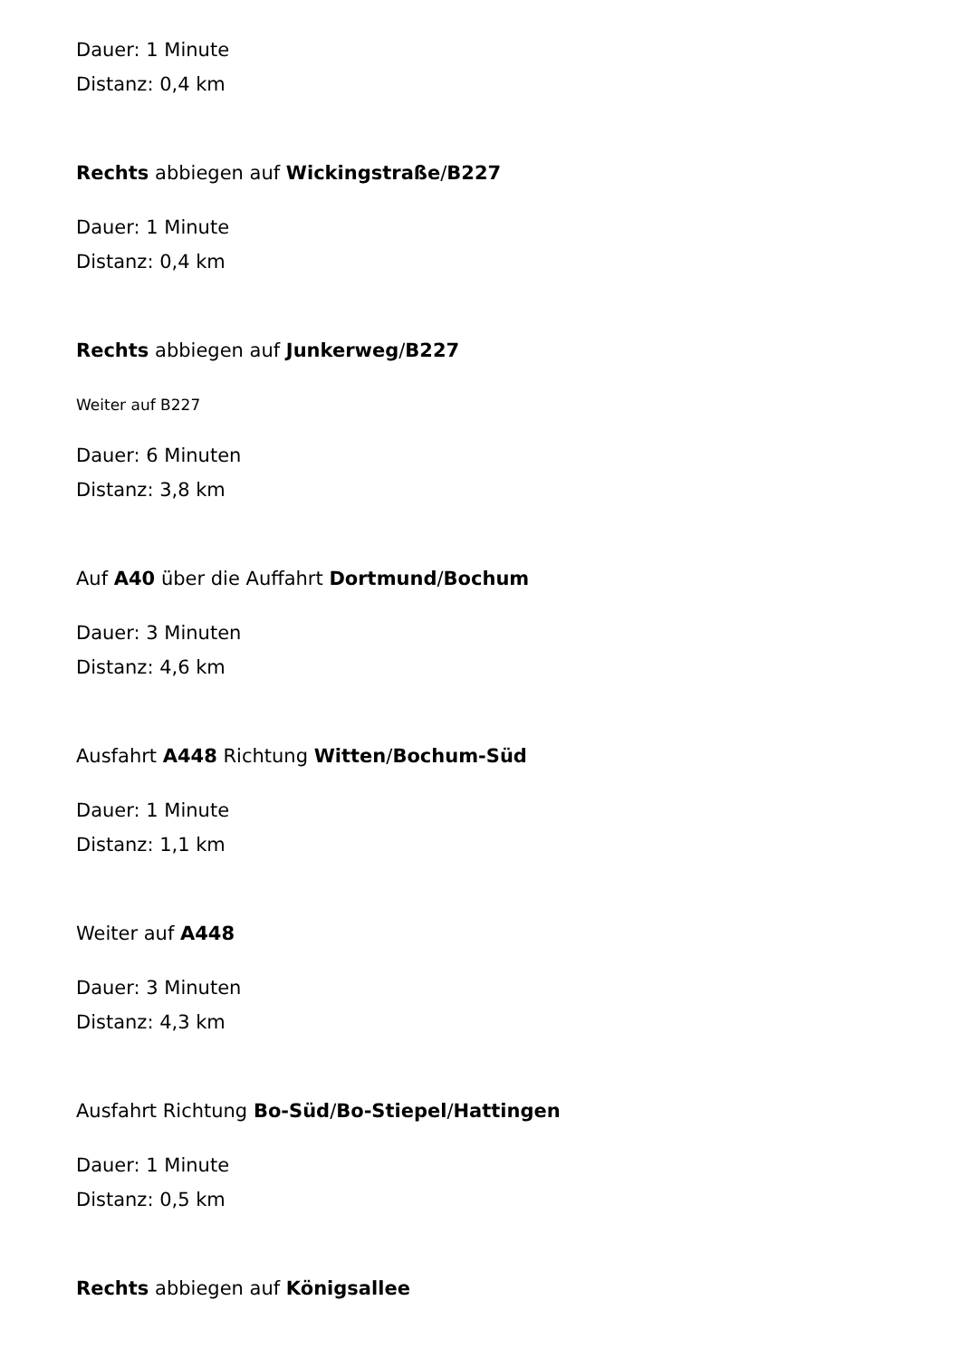Dauer: 1 Minute
Distanz: 0,4 km
Rechts abbiegen auf Wickingstraße/B227
Dauer: 1 Minute
Distanz: 0,4 km
Rechts abbiegen auf Junkerweg/B227
Weiter auf B227
Dauer: 6 Minuten
Distanz: 3,8 km
Auf A40 über die Auffahrt Dortmund/Bochum
Dauer: 3 Minuten
Distanz: 4,6 km
Ausfahrt A448 Richtung Witten/Bochum-Süd
Dauer: 1 Minute
Distanz: 1,1 km
Weiter auf A448
Dauer: 3 Minuten
Distanz: 4,3 km
Ausfahrt Richtung Bo-Süd/Bo-Stiepel/Hattingen
Dauer: 1 Minute
Distanz: 0,5 km
Rechts abbiegen auf Königsallee